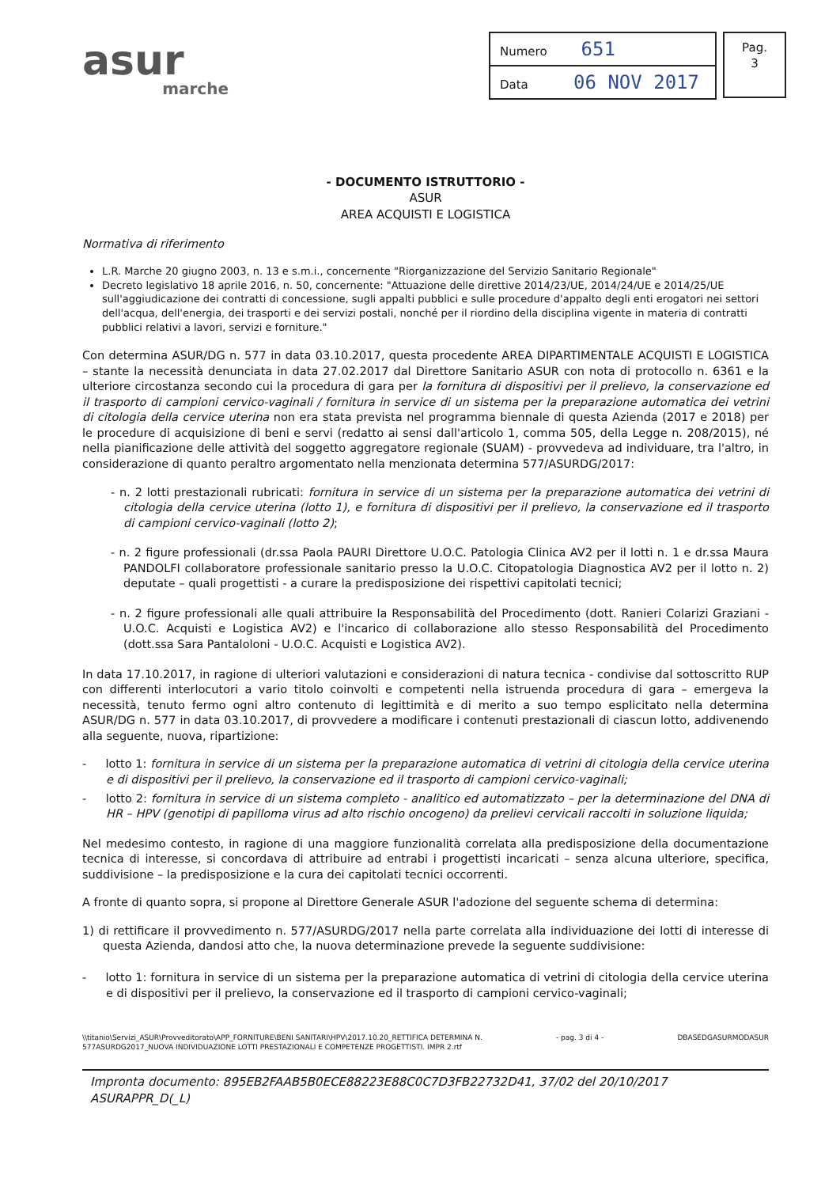asur
marche
| Numero 651 |
| Data 06 NOV 2017 |
Pag.
3
- DOCUMENTO ISTRUTTORIO -
ASUR
AREA ACQUISTI E LOGISTICA
Normativa di riferimento
L.R. Marche 20 giugno 2003, n. 13 e s.m.i., concernente "Riorganizzazione del Servizio Sanitario Regionale"
Decreto legislativo 18 aprile 2016, n. 50, concernente: "Attuazione delle direttive 2014/23/UE, 2014/24/UE e 2014/25/UE sull'aggiudicazione dei contratti di concessione, sugli appalti pubblici e sulle procedure d'appalto degli enti erogatori nei settori dell'acqua, dell'energia, dei trasporti e dei servizi postali, nonché per il riordino della disciplina vigente in materia di contratti pubblici relativi a lavori, servizi e forniture."
Con determina ASUR/DG n. 577 in data 03.10.2017, questa procedente AREA DIPARTIMENTALE ACQUISTI E LOGISTICA – stante la necessità denunciata in data 27.02.2017 dal Direttore Sanitario ASUR con nota di protocollo n. 6361 e la ulteriore circostanza secondo cui la procedura di gara per la fornitura di dispositivi per il prelievo, la conservazione ed il trasporto di campioni cervico-vaginali / fornitura in service di un sistema per la preparazione automatica dei vetrini di citologia della cervice uterina non era stata prevista nel programma biennale di questa Azienda (2017 e 2018) per le procedure di acquisizione di beni e servi (redatto ai sensi dall'articolo 1, comma 505, della Legge n. 208/2015), né nella pianificazione delle attività del soggetto aggregatore regionale (SUAM) - provvedeva ad individuare, tra l'altro, in considerazione di quanto peraltro argomentato nella menzionata determina 577/ASURDG/2017:
- n. 2 lotti prestazionali rubricati: fornitura in service di un sistema per la preparazione automatica dei vetrini di citologia della cervice uterina (lotto 1), e fornitura di dispositivi per il prelievo, la conservazione ed il trasporto di campioni cervico-vaginali (lotto 2);
- n. 2 figure professionali (dr.ssa Paola PAURI Direttore U.O.C. Patologia Clinica AV2 per il lotti n. 1 e dr.ssa Maura PANDOLFI collaboratore professionale sanitario presso la U.O.C. Citopatologia Diagnostica AV2 per il lotto n. 2) deputate – quali progettisti - a curare la predisposizione dei rispettivi capitolati tecnici;
- n. 2 figure professionali alle quali attribuire la Responsabilità del Procedimento (dott. Ranieri Colarizi Graziani - U.O.C. Acquisti e Logistica AV2) e l'incarico di collaborazione allo stesso Responsabilità del Procedimento (dott.ssa Sara Pantaloloni - U.O.C. Acquisti e Logistica AV2).
In data 17.10.2017, in ragione di ulteriori valutazioni e considerazioni di natura tecnica - condivise dal sottoscritto RUP con differenti interlocutori a vario titolo coinvolti e competenti nella istruenda procedura di gara – emergeva la necessità, tenuto fermo ogni altro contenuto di legittimità e di merito a suo tempo esplicitato nella determina ASUR/DG n. 577 in data 03.10.2017, di provvedere a modificare i contenuti prestazionali di ciascun lotto, addivenendo alla seguente, nuova, ripartizione:
- lotto 1: fornitura in service di un sistema per la preparazione automatica di vetrini di citologia della cervice uterina e di dispositivi per il prelievo, la conservazione ed il trasporto di campioni cervico-vaginali;
- lotto 2: fornitura in service di un sistema completo - analitico ed automatizzato – per la determinazione del DNA di HR – HPV (genotipi di papilloma virus ad alto rischio oncogeno) da prelievi cervicali raccolti in soluzione liquida;
Nel medesimo contesto, in ragione di una maggiore funzionalità correlata alla predisposizione della documentazione tecnica di interesse, si concordava di attribuire ad entrabi i progettisti incaricati – senza alcuna ulteriore, specifica, suddivisione – la predisposizione e la cura dei capitolati tecnici occorrenti.
A fronte di quanto sopra, si propone al Direttore Generale ASUR l'adozione del seguente schema di determina:
1) di rettificare il provvedimento n. 577/ASURDG/2017 nella parte correlata alla individuazione dei lotti di interesse di questa Azienda, dandosi atto che, la nuova determinazione prevede la seguente suddivisione:
- lotto 1: fornitura in service di un sistema per la preparazione automatica di vetrini di citologia della cervice uterina e di dispositivi per il prelievo, la conservazione ed il trasporto di campioni cervico-vaginali;
\\titanio\Servizi_ASUR\Provveditorato\APP_FORNITURE\BENI SANITARI\HPV\2017.10.20_RETTIFICA DETERMINA N.
577ASURDG2017_NUOVA INDIVIDUAZIONE LOTTI PRESTAZIONALI E COMPETENZE PROGETTISTI. IMPR 2.rtf - pag. 3 di 4 - DBASEDGASURMODASUR
Impronta documento: 895EB2FAAB5B0ECE88223E88C0C7D3FB22732D41, 37/02 del 20/10/2017 ASURAPPR_D(_L)